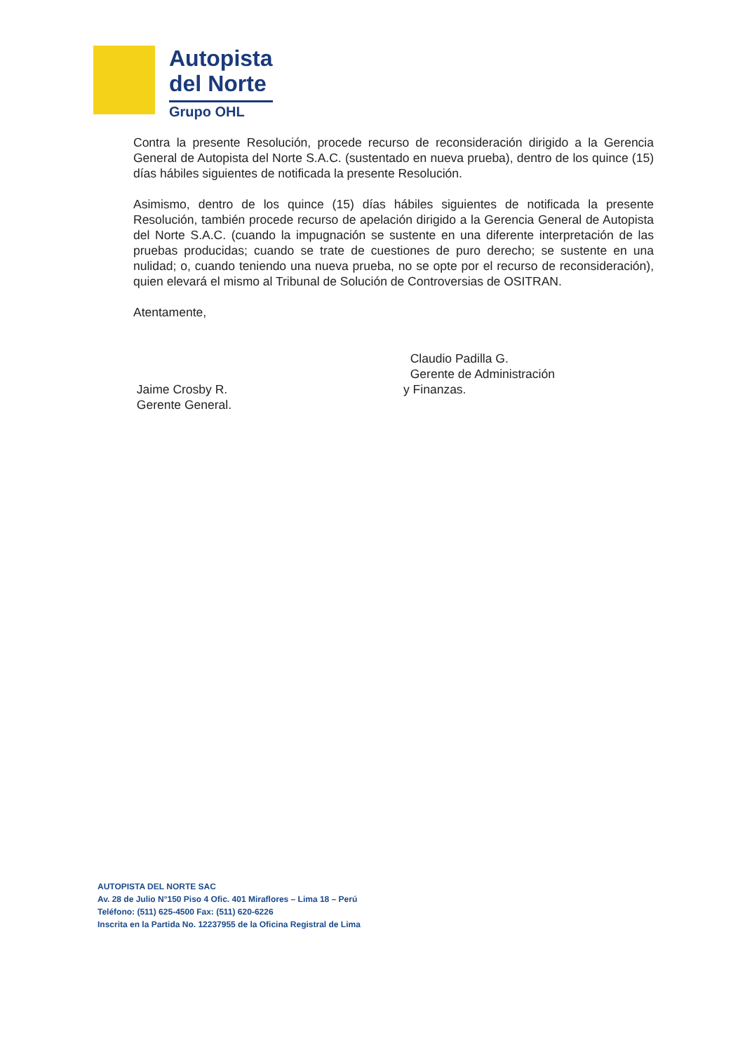Autopista
del Norte
Grupo OHL
Contra la presente Resolución, procede recurso de reconsideración dirigido a la Gerencia General de Autopista del Norte S.A.C. (sustentado en nueva prueba), dentro de los quince (15) días hábiles siguientes de notificada la presente Resolución.
Asimismo, dentro de los quince (15) días hábiles siguientes de notificada la presente Resolución, también procede recurso de apelación dirigido a la Gerencia General de Autopista del Norte S.A.C. (cuando la impugnación se sustente en una diferente interpretación de las pruebas producidas; cuando se trate de cuestiones de puro derecho; se sustente en una nulidad; o, cuando teniendo una nueva prueba, no se opte por el recurso de reconsideración), quien elevará el mismo al Tribunal de Solución de Controversias de OSITRAN.
Atentamente,
Jaime Crosby R.
Gerente General.
Claudio Padilla G.
Gerente de Administración
y Finanzas.
AUTOPISTA DEL NORTE SAC
Av. 28 de Julio N°150 Piso 4 Ofic. 401 Miraflores – Lima 18 – Perú
Teléfono: (511) 625-4500 Fax: (511) 620-6226
Inscrita en la Partida No. 12237955 de la Oficina Registral de Lima